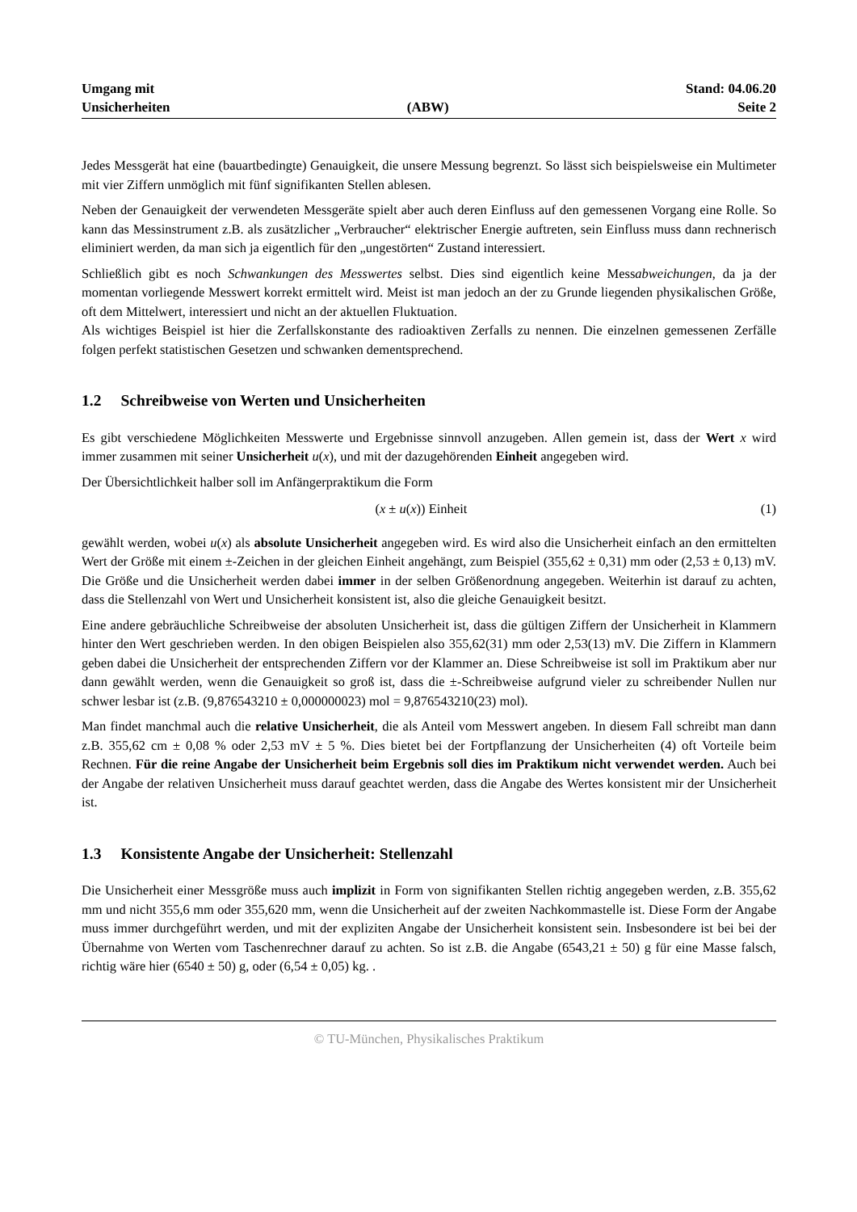Umgang mit
Unsicherheiten
(ABW)
Stand: 04.06.20
Seite 2
Jedes Messgerät hat eine (bauartbedingte) Genauigkeit, die unsere Messung begrenzt. So lässt sich beispielsweise ein Multimeter mit vier Ziffern unmöglich mit fünf signifikanten Stellen ablesen.
Neben der Genauigkeit der verwendeten Messgeräte spielt aber auch deren Einfluss auf den gemessenen Vorgang eine Rolle. So kann das Messinstrument z.B. als zusätzlicher „Verbraucher“ elektrischer Energie auftreten, sein Einfluss muss dann rechnerisch eliminiert werden, da man sich ja eigentlich für den „ungestörten“ Zustand interessiert.
Schließlich gibt es noch Schwankungen des Messwertes selbst. Dies sind eigentlich keine Messabweichungen, da ja der momentan vorliegende Messwert korrekt ermittelt wird. Meist ist man jedoch an der zu Grunde liegenden physikalischen Größe, oft dem Mittelwert, interessiert und nicht an der aktuellen Fluktuation.
Als wichtiges Beispiel ist hier die Zerfallskonstante des radioaktiven Zerfalls zu nennen. Die einzelnen gemessenen Zerfälle folgen perfekt statistischen Gesetzen und schwanken dementsprechend.
1.2 Schreibweise von Werten und Unsicherheiten
Es gibt verschiedene Möglichkeiten Messwerte und Ergebnisse sinnvoll anzugeben. Allen gemein ist, dass der Wert x wird immer zusammen mit seiner Unsicherheit u(x), und mit der dazugehörenden Einheit angegeben wird.
Der Übersichtlichkeit halber soll im Anfängerpraktikum die Form
(x ± u(x)) Einheit (1)
gewählt werden, wobei u(x) als absolute Unsicherheit angegeben wird. Es wird also die Unsicherheit einfach an den ermittelten Wert der Größe mit einem ±-Zeichen in der gleichen Einheit angehängt, zum Beispiel (355,62 ± 0,31) mm oder (2,53 ± 0,13) mV. Die Größe und die Unsicherheit werden dabei immer in der selben Größenordnung angegeben. Weiterhin ist darauf zu achten, dass die Stellenzahl von Wert und Unsicherheit konsistent ist, also die gleiche Genauigkeit besitzt.
Eine andere gebräuchliche Schreibweise der absoluten Unsicherheit ist, dass die gültigen Ziffern der Unsicherheit in Klammern hinter den Wert geschrieben werden. In den obigen Beispielen also 355,62(31) mm oder 2,53(13) mV. Die Ziffern in Klammern geben dabei die Unsicherheit der entsprechenden Ziffern vor der Klammer an. Diese Schreibweise ist soll im Praktikum aber nur dann gewählt werden, wenn die Genauigkeit so groß ist, dass die ±-Schreibweise aufgrund vieler zu schreibender Nullen nur schwer lesbar ist (z.B. (9,876543210 ± 0,000000023) mol = 9,876543210(23) mol).
Man findet manchmal auch die relative Unsicherheit, die als Anteil vom Messwert angeben. In diesem Fall schreibt man dann z.B. 355,62 cm ± 0,08 % oder 2,53 mV ± 5 %. Dies bietet bei der Fortpflanzung der Unsicherheiten (4) oft Vorteile beim Rechnen. Für die reine Angabe der Unsicherheit beim Ergebnis soll dies im Praktikum nicht verwendet werden. Auch bei der Angabe der relativen Unsicherheit muss darauf geachtet werden, dass die Angabe des Wertes konsistent mir der Unsicherheit ist.
1.3 Konsistente Angabe der Unsicherheit: Stellenzahl
Die Unsicherheit einer Messgröße muss auch implizit in Form von signifikanten Stellen richtig angegeben werden, z.B. 355,62 mm und nicht 355,6 mm oder 355,620 mm, wenn die Unsicherheit auf der zweiten Nachkommastelle ist. Diese Form der Angabe muss immer durchgeführt werden, und mit der expliziten Angabe der Unsicherheit konsistent sein. Insbesondere ist bei bei der Übernahme von Werten vom Taschenrechner darauf zu achten. So ist z.B. die Angabe (6543,21 ± 50) g für eine Masse falsch, richtig wäre hier (6540 ± 50) g, oder (6,54 ± 0,05) kg. .
© TU-München, Physikalisches Praktikum